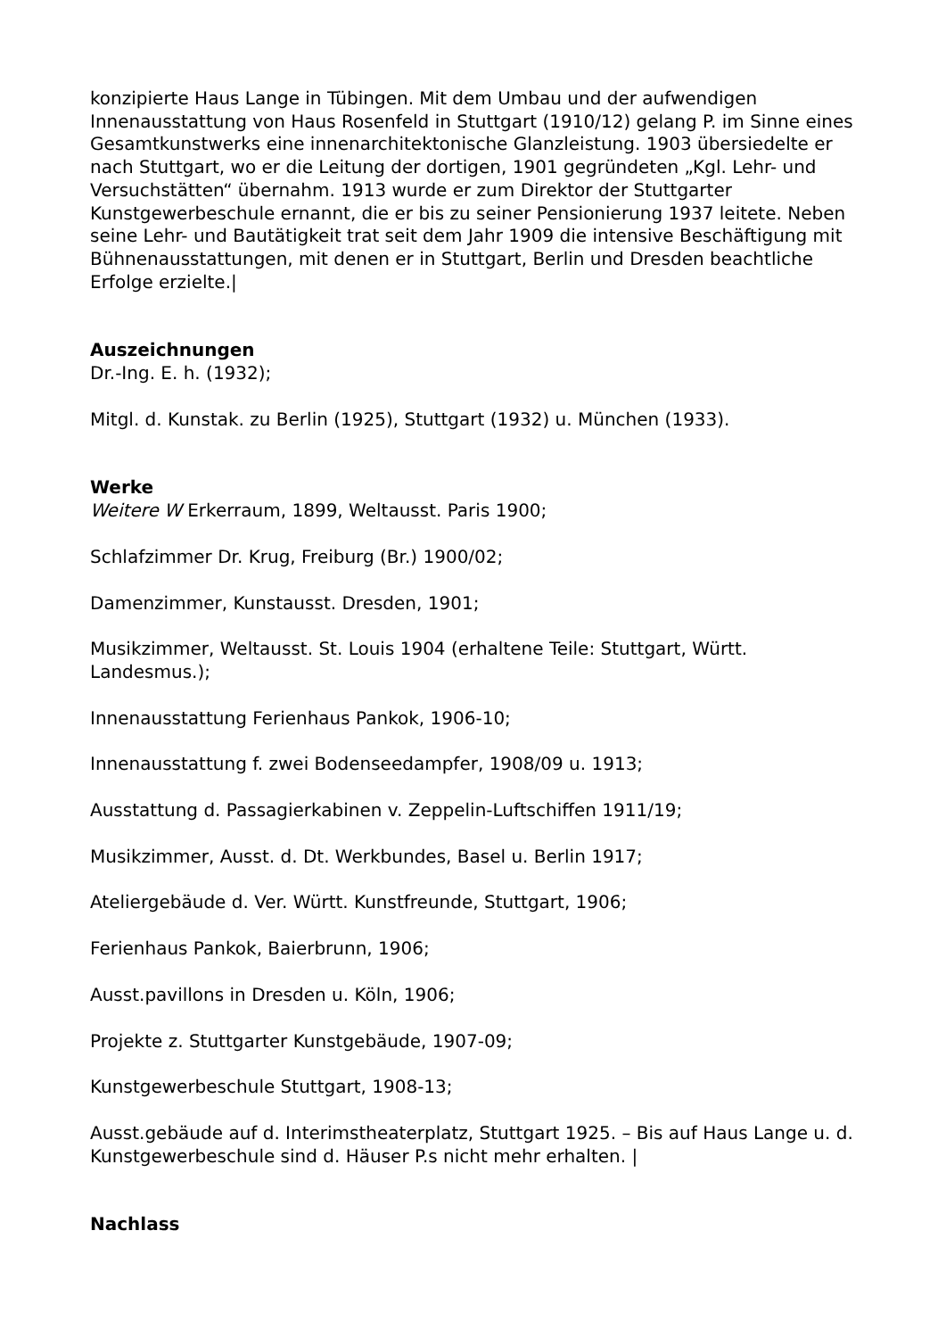konzipierte Haus Lange in Tübingen. Mit dem Umbau und der aufwendigen Innenausstattung von Haus Rosenfeld in Stuttgart (1910/12) gelang P. im Sinne eines Gesamtkunstwerks eine innenarchitektonische Glanzleistung. 1903 übersiedelte er nach Stuttgart, wo er die Leitung der dortigen, 1901 gegründeten „Kgl. Lehr- und Versuchstätten“ übernahm. 1913 wurde er zum Direktor der Stuttgarter Kunstgewerbeschule ernannt, die er bis zu seiner Pensionierung 1937 leitete. Neben seine Lehr- und Bautätigkeit trat seit dem Jahr 1909 die intensive Beschäftigung mit Bühnenausstattungen, mit denen er in Stuttgart, Berlin und Dresden beachtliche Erfolge erzielte.|
Auszeichnungen
Dr.-Ing. E. h. (1932);
Mitgl. d. Kunstak. zu Berlin (1925), Stuttgart (1932) u. München (1933).
Werke
Weitere W Erkerraum, 1899, Weltausst. Paris 1900;
Schlafzimmer Dr. Krug, Freiburg (Br.) 1900/02;
Damenzimmer, Kunstausst. Dresden, 1901;
Musikzimmer, Weltausst. St. Louis 1904 (erhaltene Teile: Stuttgart, Württ. Landesmus.);
Innenausstattung Ferienhaus Pankok, 1906-10;
Innenausstattung f. zwei Bodenseedampfer, 1908/09 u. 1913;
Ausstattung d. Passagierkabinen v. Zeppelin-Luftschiffen 1911/19;
Musikzimmer, Ausst. d. Dt. Werkbundes, Basel u. Berlin 1917;
Ateliergebäude d. Ver. Württ. Kunstfreunde, Stuttgart, 1906;
Ferienhaus Pankok, Baierbrunn, 1906;
Ausst.pavillons in Dresden u. Köln, 1906;
Projekte z. Stuttgarter Kunstgebäude, 1907-09;
Kunstgewerbeschule Stuttgart, 1908-13;
Ausst.gebäude auf d. Interimstheaterplatz, Stuttgart 1925. – Bis auf Haus Lange u. d. Kunstgewerbeschule sind d. Häuser P.s nicht mehr erhalten. |
Nachlass